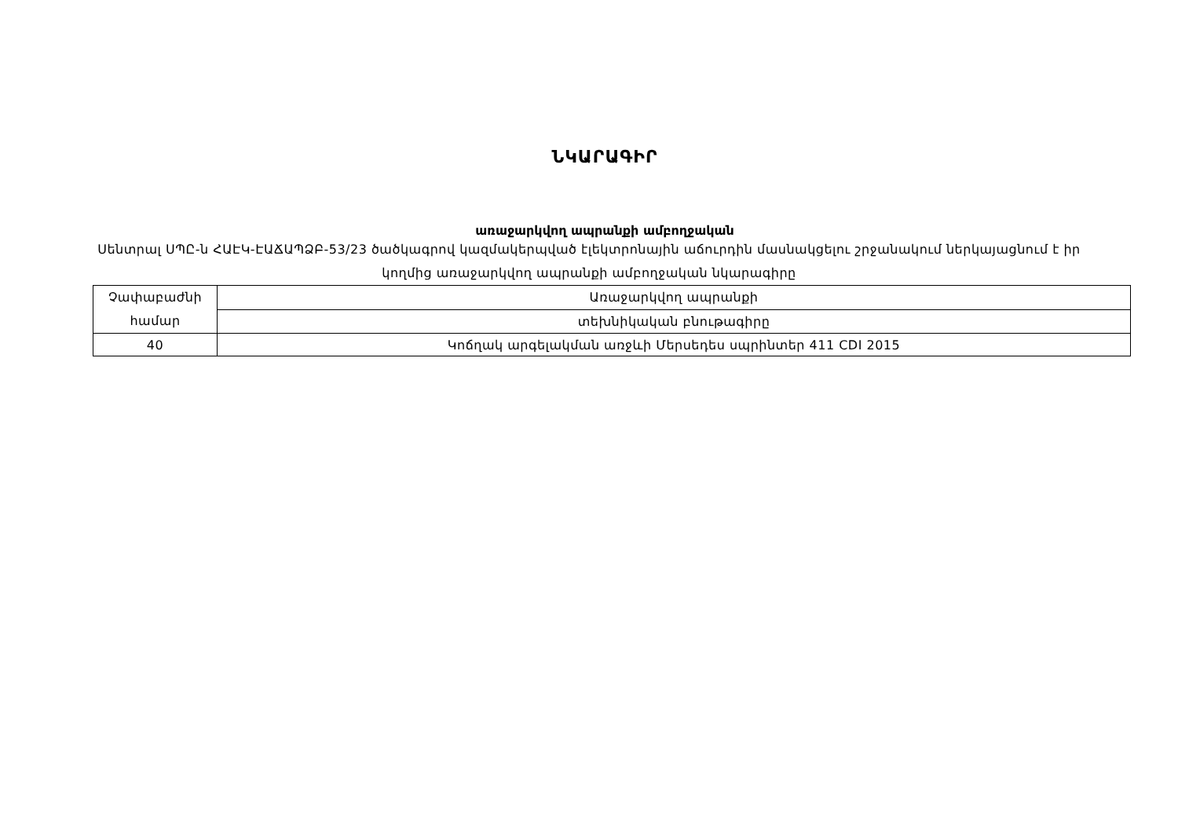ՆԿԱՐԱԳԻՐ
առաջարկվող ապրանքի ամբողջական
Սենտրալ ՍՊԸ-ն ՀԱԷԿ-ԷԱՃԱՊՁԲ-53/23 ծածկագրով կազմակերպված էլեկտրոնային աճուրդին մասնակցելու շրջանակում ներկայացնում է իր կողմից առաջարկվող ապրանքի ամբողջական նկարագիրը
| Չափաբաժնի համար | Առաջարկվող ապրանքի |
| | տեխնիկական բնութագիրը |
| 40 | Կոճղակ արգելակման առջևի Մերսեդես սպրինտեր 411 CDI 2015 |